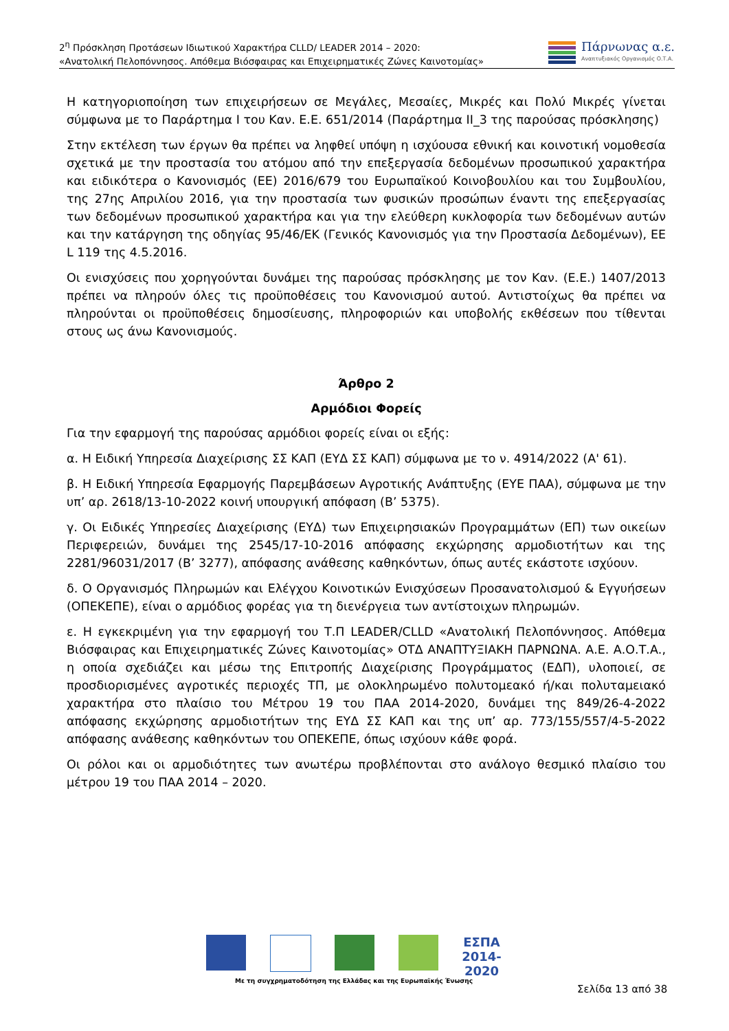2<sup>η</sup> Πρόσκληση Προτάσεων Ιδιωτικού Χαρακτήρα CLLD/ LEADER 2014 – 2020:
«Ανατολική Πελοπόννησος. Απόθεμα Βιόσφαιρας και Επιχειρηματικές Ζώνες Καινοτομίας»
Πάρνωνας α.ε.
Αναπτυξιακός Οργανισμός Ο.Τ.Α.
Η κατηγοριοποίηση των επιχειρήσεων σε Μεγάλες, Μεσαίες, Μικρές και Πολύ Μικρές γίνεται σύμφωνα με το Παράρτημα I του Καν. Ε.Ε. 651/2014 (Παράρτημα ΙΙ_3 της παρούσας πρόσκλησης)
Στην εκτέλεση των έργων θα πρέπει να ληφθεί υπόψη η ισχύουσα εθνική και κοινοτική νομοθεσία σχετικά με την προστασία του ατόμου από την επεξεργασία δεδομένων προσωπικού χαρακτήρα και ειδικότερα ο Κανονισμός (ΕΕ) 2016/679 του Ευρωπαϊκού Κοινοβουλίου και του Συμβουλίου, της 27ης Απριλίου 2016, για την προστασία των φυσικών προσώπων έναντι της επεξεργασίας των δεδομένων προσωπικού χαρακτήρα και για την ελεύθερη κυκλοφορία των δεδομένων αυτών και την κατάργηση της οδηγίας 95/46/ΕΚ (Γενικός Κανονισμός για την Προστασία Δεδομένων), ΕΕ L 119 της 4.5.2016.
Οι ενισχύσεις που χορηγούνται δυνάμει της παρούσας πρόσκλησης με τον Καν. (Ε.Ε.) 1407/2013 πρέπει να πληρούν όλες τις προϋποθέσεις του Κανονισμού αυτού. Αντιστοίχως θα πρέπει να πληρούνται οι προϋποθέσεις δημοσίευσης, πληροφοριών και υποβολής εκθέσεων που τίθενται στους ως άνω Κανονισμούς.
Άρθρο 2
Αρμόδιοι Φορείς
Για την εφαρμογή της παρούσας αρμόδιοι φορείς είναι οι εξής:
α. Η Ειδική Υπηρεσία Διαχείρισης ΣΣ ΚΑΠ (ΕΥΔ ΣΣ ΚΑΠ) σύμφωνα με το ν. 4914/2022 (Α' 61).
β. Η Ειδική Υπηρεσία Εφαρμογής Παρεμβάσεων Αγροτικής Ανάπτυξης (ΕΥΕ ΠΑΑ), σύμφωνα με την υπ’ αρ. 2618/13-10-2022 κοινή υπουργική απόφαση (Β’ 5375).
γ. Οι Ειδικές Υπηρεσίες Διαχείρισης (ΕΥΔ) των Επιχειρησιακών Προγραμμάτων (ΕΠ) των οικείων Περιφερειών, δυνάμει της 2545/17-10-2016 απόφασης εκχώρησης αρμοδιοτήτων και της 2281/96031/2017 (Β’ 3277), απόφασης ανάθεσης καθηκόντων, όπως αυτές εκάστοτε ισχύουν.
δ. Ο Οργανισμός Πληρωμών και Ελέγχου Κοινοτικών Ενισχύσεων Προσανατολισμού & Εγγυήσεων (ΟΠΕΚΕΠΕ), είναι ο αρμόδιος φορέας για τη διενέργεια των αντίστοιχων πληρωμών.
ε. Η εγκεκριμένη για την εφαρμογή του Τ.Π LEADER/CLLD «Ανατολική Πελοπόννησος. Απόθεμα Βιόσφαιρας και Επιχειρηματικές Ζώνες Καινοτομίας» ΟΤΔ ΑΝΑΠΤΥΞΙΑΚΗ ΠΑΡΝΩΝΑ. Α.Ε. Α.Ο.Τ.Α., η οποία σχεδιάζει και μέσω της Επιτροπής Διαχείρισης Προγράμματος (ΕΔΠ), υλοποιεί, σε προσδιορισμένες αγροτικές περιοχές ΤΠ, με ολοκληρωμένο πολυτομεακό ή/και πολυταμειακό χαρακτήρα στο πλαίσιο του Μέτρου 19 του ΠΑΑ 2014-2020, δυνάμει της 849/26-4-2022 απόφασης εκχώρησης αρμοδιοτήτων της ΕΥΔ ΣΣ ΚΑΠ και της υπ’ αρ. 773/155/557/4-5-2022 απόφασης ανάθεσης καθηκόντων του ΟΠΕΚΕΠΕ, όπως ισχύουν κάθε φορά.
Οι ρόλοι και οι αρμοδιότητες των ανωτέρω προβλέπονται στο ανάλογο θεσμικό πλαίσιο του μέτρου 19 του ΠΑΑ 2014 – 2020.
ΕΣΠΑ 2014-2020
Με τη συγχρηματοδότηση της Ελλάδας και της Ευρωπαϊκής Ένωσης
Σελίδα 13 από 38